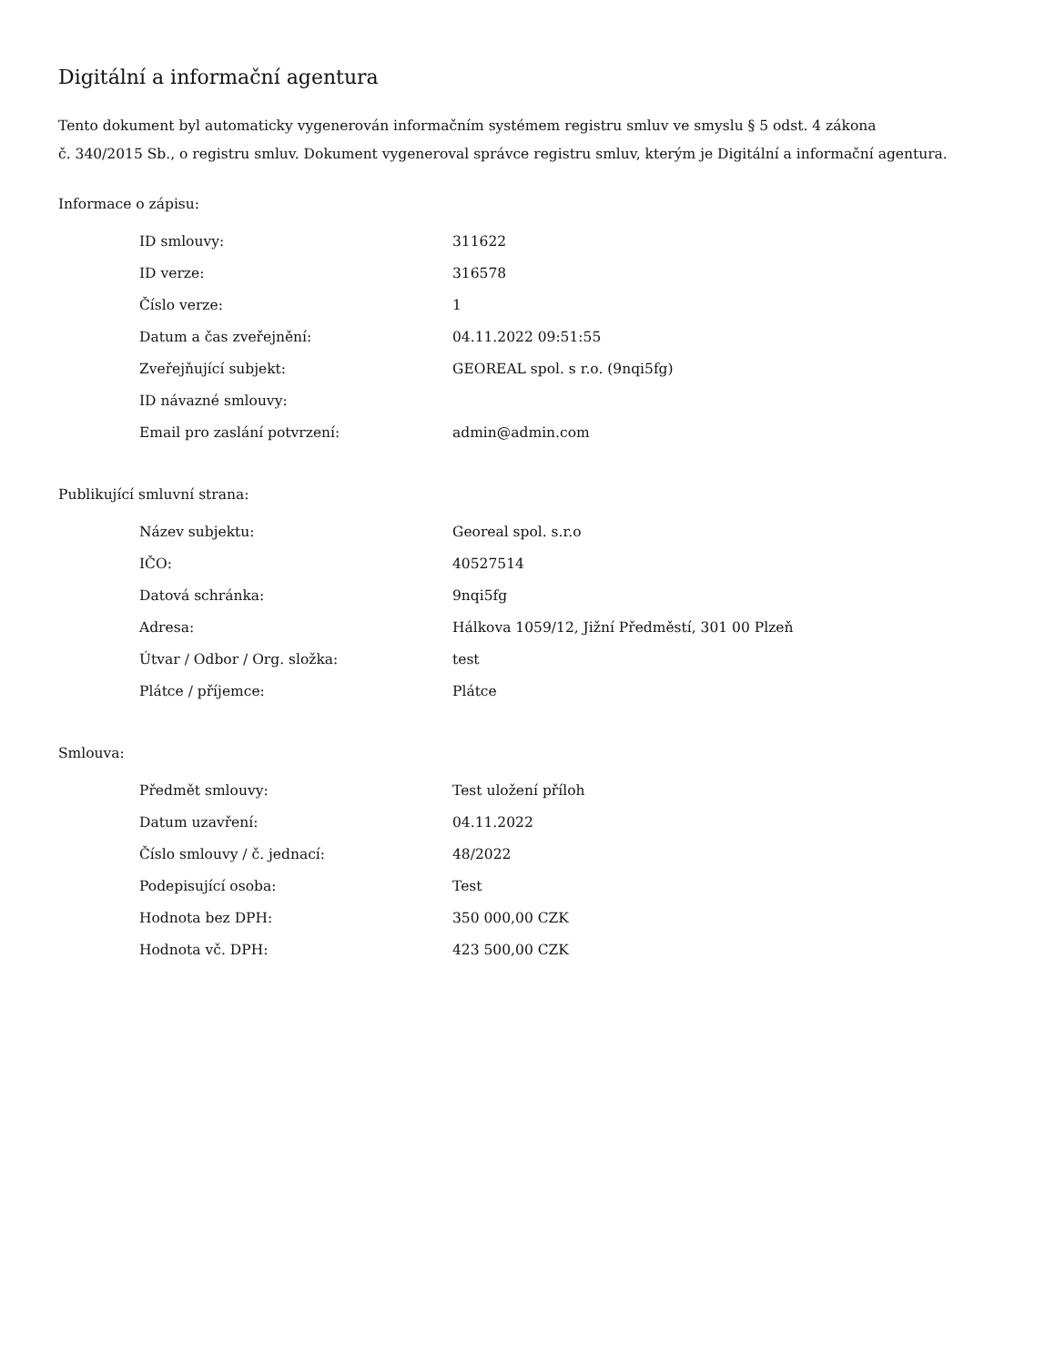Digitální a informační agentura
Tento dokument byl automaticky vygenerován informačním systémem registru smluv ve smyslu § 5 odst. 4 zákona
č. 340/2015 Sb., o registru smluv. Dokument vygeneroval správce registru smluv, kterým je Digitální a informační agentura.
Informace o zápisu:
| ID smlouvy: | 311622 |
| ID verze: | 316578 |
| Číslo verze: | 1 |
| Datum a čas zveřejnění: | 04.11.2022 09:51:55 |
| Zveřejňující subjekt: | GEOREAL spol. s r.o. (9nqi5fg) |
| ID návazné smlouvy: | |
| Email pro zaslání potvrzení: | admin@admin.com |
Publikující smluvní strana:
| Název subjektu: | Georeal spol. s.r.o |
| IČO: | 40527514 |
| Datová schránka: | 9nqi5fg |
| Adresa: | Hálkova 1059/12, Jižní Předměstí, 301 00 Plzeň |
| Útvar / Odbor / Org. složka: | test |
| Plátce / příjemce: | Plátce |
Smlouva:
| Předmět smlouvy: | Test uložení příloh |
| Datum uzavření: | 04.11.2022 |
| Číslo smlouvy / č. jednací: | 48/2022 |
| Podepisující osoba: | Test |
| Hodnota bez DPH: | 350 000,00 CZK |
| Hodnota vč. DPH: | 423 500,00 CZK |